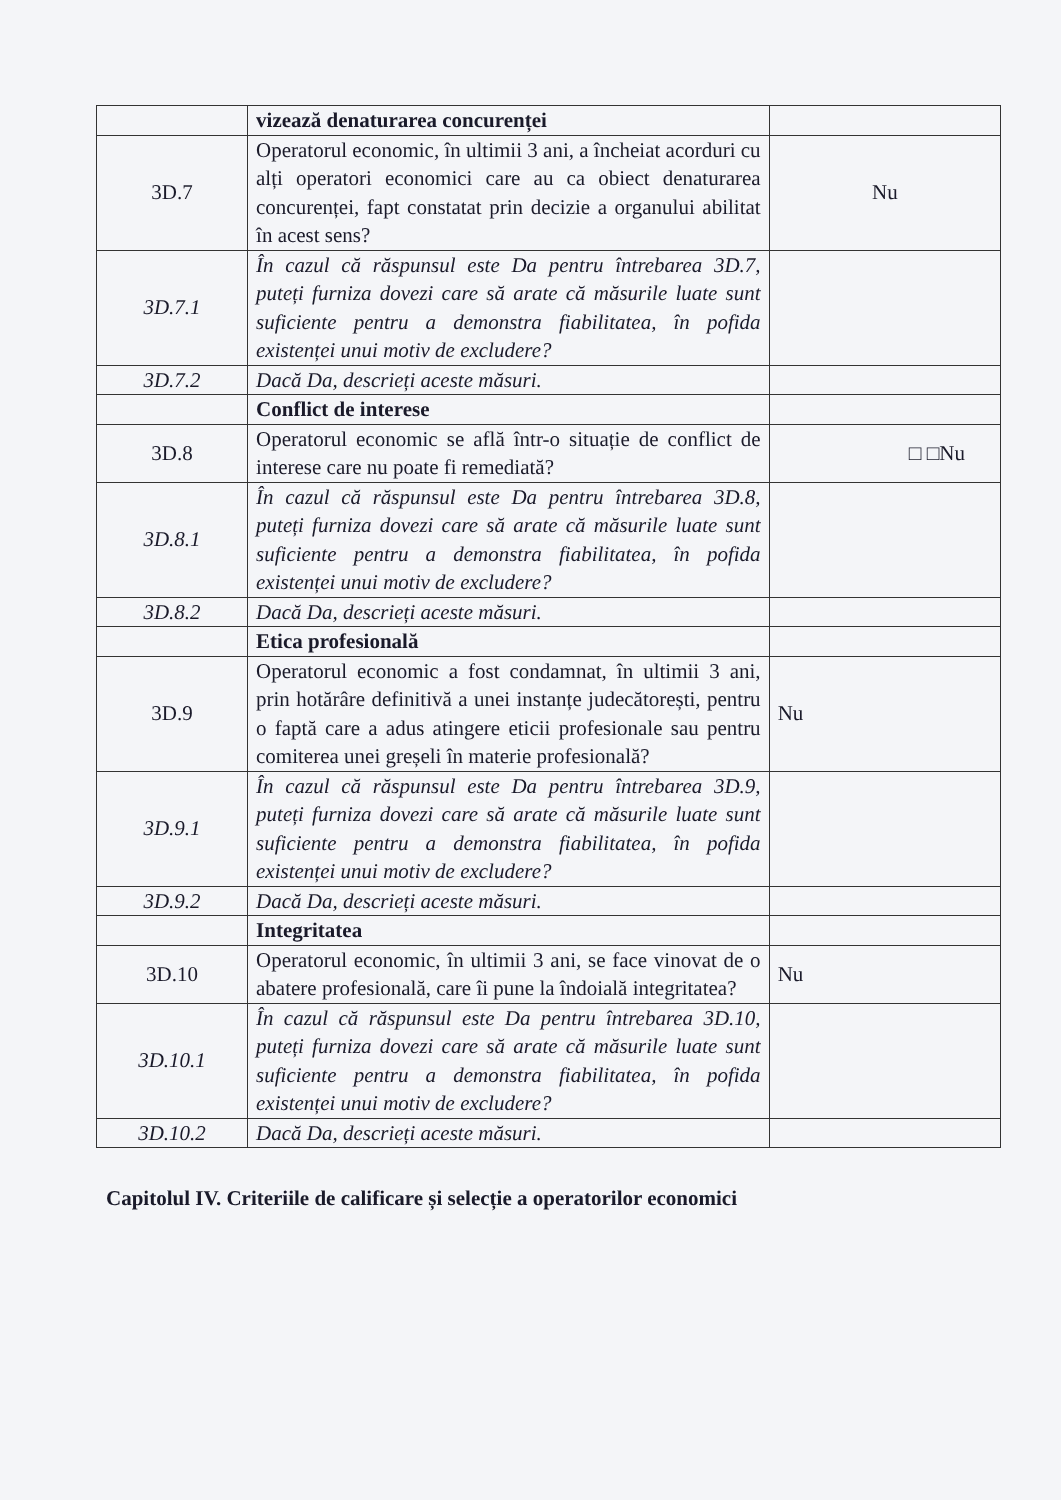| | vizează denaturarea concurenței | |
| 3D.7 | Operatorul economic, în ultimii 3 ani, a încheiat acorduri cu alți operatori economici care au ca obiect denaturarea concurenței, fapt constatat prin decizie a organului abilitat în acest sens? | Nu |
| 3D.7.1 | În cazul că răspunsul este Da pentru întrebarea 3D.7, puteți furniza dovezi care să arate că măsurile luate sunt suficiente pentru a demonstra fiabilitatea, în pofida existenței unui motiv de excludere? | |
| 3D.7.2 | Dacă Da, descrieți aceste măsuri. | |
| | Conflict de interese | |
| 3D.8 | Operatorul economic se află într-o situație de conflict de interese care nu poate fi remediată? | □ □Nu |
| 3D.8.1 | În cazul că răspunsul este Da pentru întrebarea 3D.8, puteți furniza dovezi care să arate că măsurile luate sunt suficiente pentru a demonstra fiabilitatea, în pofida existenței unui motiv de excludere? | |
| 3D.8.2 | Dacă Da, descrieți aceste măsuri. | |
| | Etica profesională | |
| 3D.9 | Operatorul economic a fost condamnat, în ultimii 3 ani, prin hotărâre definitivă a unei instanțe judecătorești, pentru o faptă care a adus atingere eticii profesionale sau pentru comiterea unei greșeli în materie profesională? | Nu |
| 3D.9.1 | În cazul că răspunsul este Da pentru întrebarea 3D.9, puteți furniza dovezi care să arate că măsurile luate sunt suficiente pentru a demonstra fiabilitatea, în pofida existenței unui motiv de excludere? | |
| 3D.9.2 | Dacă Da, descrieți aceste măsuri. | |
| | Integritatea | |
| 3D.10 | Operatorul economic, în ultimii 3 ani, se face vinovat de o abatere profesională, care îi pune la îndoială integritatea? | Nu |
| 3D.10.1 | În cazul că răspunsul este Da pentru întrebarea 3D.10, puteți furniza dovezi care să arate că măsurile luate sunt suficiente pentru a demonstra fiabilitatea, în pofida existenței unui motiv de excludere? | |
| 3D.10.2 | Dacă Da, descrieți aceste măsuri. | |
Capitolul IV. Criteriile de calificare și selecție a operatorilor economici